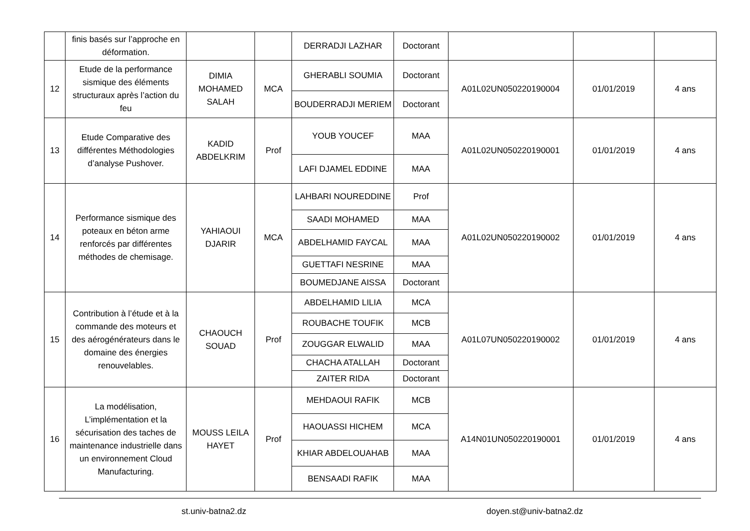| | finis basés sur l’approche en déformation. | | | DERRADJI LAZHAR | Doctorant | | | |
| 12 | Etude de la performance sismique des éléments structuraux après l’action du feu | DIMIA MOHAMED SALAH | MCA | GHERABLI SOUMIA | Doctorant | A01L02UN050220190004 | 01/01/2019 | 4 ans |
| | | | | BOUDERRADJI MERIEM | Doctorant | | | |
| 13 | Etude Comparative des différentes Méthodologies d’analyse Pushover. | KADID ABDELKRIM | Prof | YOUB YOUCEF | MAA | A01L02UN050220190001 | 01/01/2019 | 4 ans |
| | | | | LAFI DJAMEL EDDINE | MAA | | | |
| 14 | Performance sismique des poteaux en béton arme renforcés par différentes méthodes de chemisage. | YAHIAOUI DJARIR | MCA | LAHBARI NOUREDDINE | Prof | A01L02UN050220190002 | 01/01/2019 | 4 ans |
| | | | | SAADI MOHAMED | MAA | | | |
| | | | | ABDELHAMID FAYCAL | MAA | | | |
| | | | | GUETTAFI NESRINE | MAA | | | |
| | | | | BOUMEDJANE AISSA | Doctorant | | | |
| 15 | Contribution à l’étude et à la commande des moteurs et des aérogénérateurs dans le domaine des énergies renouvelables. | CHAOUCH SOUAD | Prof | ABDELHAMID LILIA | MCA | A01L07UN050220190002 | 01/01/2019 | 4 ans |
| | | | | ROUBACHE TOUFIK | MCB | | | |
| | | | | ZOUGGAR ELWALID | MAA | | | |
| | | | | CHACHA ATALLAH | Doctorant | | | |
| | | | | ZAITER RIDA | Doctorant | | | |
| 16 | La modélisation, L’implémentation et la sécurisation des taches de maintenance industrielle dans un environnement Cloud Manufacturing. | MOUSS LEILA HAYET | Prof | MEHDAOUI RAFIK | MCB | A14N01UN050220190001 | 01/01/2019 | 4 ans |
| | | | | HAOUASSI HICHEM | MCA | | | |
| | | | | KHIAR ABDELOUAHAB | MAA | | | |
| | | | | BENSAADI RAFIK | MAA | | | |
st.univ-batna2.dz doyen.st@univ-batna2.dz